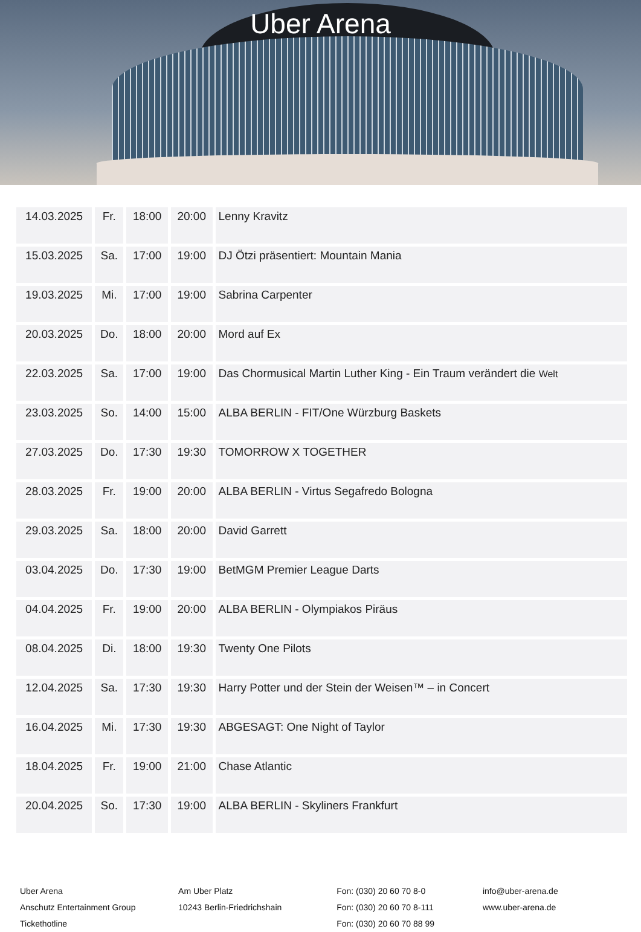Uber Arena
| 14.03.2025 | Fr. | 18:00 | 20:00 | Lenny Kravitz |
| 15.03.2025 | Sa. | 17:00 | 19:00 | DJ Ötzi präsentiert: Mountain Mania |
| 19.03.2025 | Mi. | 17:00 | 19:00 | Sabrina Carpenter |
| 20.03.2025 | Do. | 18:00 | 20:00 | Mord auf Ex |
| 22.03.2025 | Sa. | 17:00 | 19:00 | Das Chormusical Martin Luther King - Ein Traum verändert die Welt |
| 23.03.2025 | So. | 14:00 | 15:00 | ALBA BERLIN - FIT/One Würzburg Baskets |
| 27.03.2025 | Do. | 17:30 | 19:30 | TOMORROW X TOGETHER |
| 28.03.2025 | Fr. | 19:00 | 20:00 | ALBA BERLIN - Virtus Segafredo Bologna |
| 29.03.2025 | Sa. | 18:00 | 20:00 | David Garrett |
| 03.04.2025 | Do. | 17:30 | 19:00 | BetMGM Premier League Darts |
| 04.04.2025 | Fr. | 19:00 | 20:00 | ALBA BERLIN - Olympiakos Piräus |
| 08.04.2025 | Di. | 18:00 | 19:30 | Twenty One Pilots |
| 12.04.2025 | Sa. | 17:30 | 19:30 | Harry Potter und der Stein der Weisen™ – in Concert |
| 16.04.2025 | Mi. | 17:30 | 19:30 | ABGESAGT: One Night of Taylor |
| 18.04.2025 | Fr. | 19:00 | 21:00 | Chase Atlantic |
| 20.04.2025 | So. | 17:30 | 19:00 | ALBA BERLIN - Skyliners Frankfurt |
Uber Arena
Anschutz Entertainment Group
Tickethotline
Am Uber Platz
10243 Berlin-Friedrichshain
Fon: (030) 20 60 70 8-0
Fon: (030) 20 60 70 8-111
Fon: (030) 20 60 70 88 99
info@uber-arena.de
www.uber-arena.de